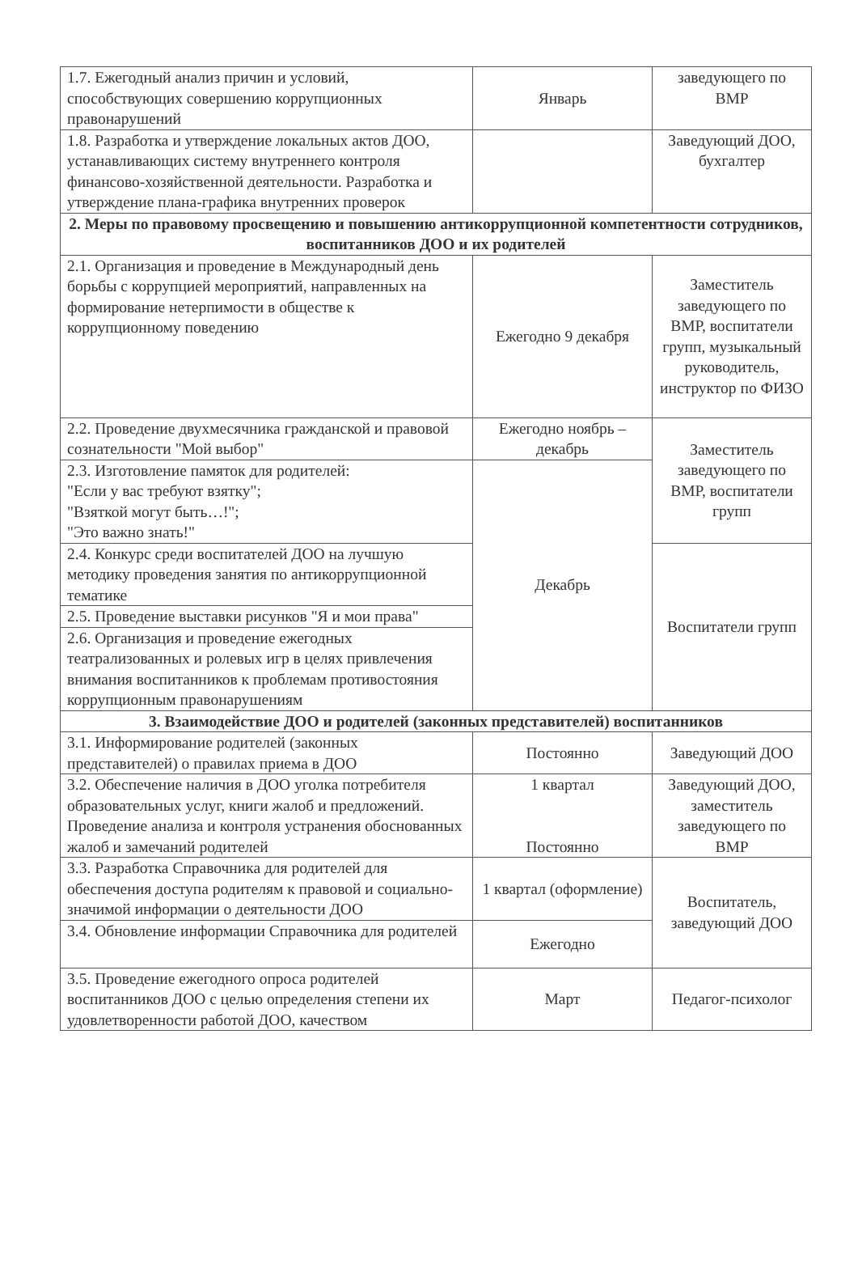| 1.7. Ежегодный анализ причин и условий, способствующих совершению коррупционных правонарушений | Январь | заведующего по ВМР |
| 1.8. Разработка и утверждение локальных актов ДОО, устанавливающих систему внутреннего контроля финансово-хозяйственной деятельности. Разработка и утверждение плана-графика внутренних проверок | | Заведующий ДОО, бухгалтер |
| 2. Меры по правовому просвещению и повышению антикоррупционной компетентности сотрудников, воспитанников ДОО и их родителей | | |
| 2.1. Организация и проведение в Международный день борьбы с коррупцией мероприятий, направленных на формирование нетерпимости в обществе к коррупционному поведению | Ежегодно 9 декабря | Заместитель заведующего по ВМР, воспитатели групп, музыкальный руководитель, инструктор по ФИЗО |
| 2.2. Проведение двухмесячника гражданской и правовой сознательности "Мой выбор" | Ежегодно ноябрь – декабрь | Заместитель заведующего по ВМР, воспитатели групп |
| 2.3. Изготовление памяток для родителей: "Если у вас требуют взятку"; "Взяткой могут быть…!"; "Это важно знать!" | Декабрь | |
| 2.4. Конкурс среди воспитателей ДОО на лучшую методику проведения занятия по антикоррупционной тематике | | Воспитатели групп |
| 2.5. Проведение выставки рисунков "Я и мои права" | | |
| 2.6. Организация и проведение ежегодных театрализованных и ролевых игр в целях привлечения внимания воспитанников к проблемам противостояния коррупционным правонарушениям | | |
| 3. Взаимодействие ДОО и родителей (законных представителей) воспитанников | | |
| 3.1. Информирование родителей (законных представителей) о правилах приема в ДОО | Постоянно | Заведующий ДОО |
| 3.2. Обеспечение наличия в ДОО уголка потребителя образовательных услуг, книги жалоб и предложений. Проведение анализа и контроля устранения обоснованных жалоб и замечаний родителей | 1 квартал Постоянно | Заведующий ДОО, заместитель заведующего по ВМР |
| 3.3. Разработка Справочника для родителей для обеспечения доступа родителям к правовой и социально-значимой информации о деятельности ДОО | 1 квартал (оформление) | Воспитатель, заведующий ДОО |
| 3.4. Обновление информации Справочника для родителей | Ежегодно | |
| 3.5. Проведение ежегодного опроса родителей воспитанников ДОО с целью определения степени их удовлетворенности работой ДОО, качеством | Март | Педагог-психолог |